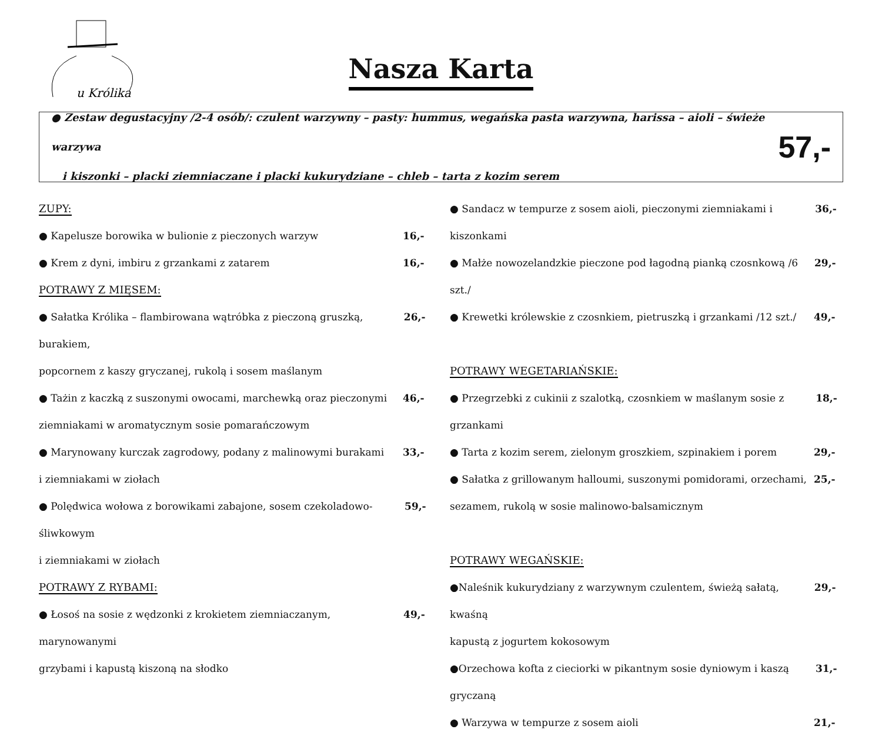u Królika
Nasza Karta
● Zestaw degustacyjny /2-4 osób/: czulent warzywny – pasty: hummus, wegańska pasta warzywna, harissa – aioli – świeże warzywa
i kiszonki – placki ziemniaczane i placki kukurydziane – chleb – tarta z kozim serem
57,-
ZUPY:
● Kapelusze borowika w bulionie z pieczonych warzyw 16,-
● Krem z dyni, imbiru z grzankami z zatarem 16,-
POTRAWY Z MIĘSEM:
● Sałatka Królika – flambirowana wątróbka z pieczoną gruszką, burakiem, 26,-
popcornem z kaszy gryczanej, rukolą i sosem maślanym
● Tażin z kaczką z suszonymi owocami, marchewką oraz pieczonymi 46,-
ziemniakami w aromatycznym sosie pomarańczowym
● Marynowany kurczak zagrodowy, podany z malinowymi burakami 33,-
i ziemniakami w ziołach
● Polędwica wołowa z borowikami zabajone, sosem czekoladowo-śliwkowym 59,-
i ziemniakami w ziołach
POTRAWY Z RYBAMI:
● Łosoś na sosie z wędzonki z krokietem ziemniaczanym, marynowanymi 49,-
grzybami i kapustą kiszoną na słodko
● Sandacz w tempurze z sosem aioli, pieczonymi ziemniakami i kiszonkami 36,-
● Małże nowozelandzkie pieczone pod łagodną pianką czosnkową /6 szt./ 29,-
● Krewetki królewskie z czosnkiem, pietruszką i grzankami /12 szt./ 49,-
POTRAWY WEGETARIAŃSKIE:
● Przegrzebki z cukinii z szalotką, czosnkiem w maślanym sosie z grzankami 18,-
● Tarta z kozim serem, zielonym groszkiem, szpinakiem i porem 29,-
● Sałatka z grillowanym halloumi, suszonymi pomidorami, orzechami, 25,-
sezamem, rukolą w sosie malinowo-balsamicznym
POTRAWY WEGAŃSKIE:
●Naleśnik kukurydziany z warzywnym czulentem, świeżą sałatą, kwaśną 29,-
kapustą z jogurtem kokosowym
●Orzechowa kofta z cieciorki w pikantnym sosie dyniowym i kaszą gryczaną 31,-
● Warzywa w tempurze z sosem aioli 21,-